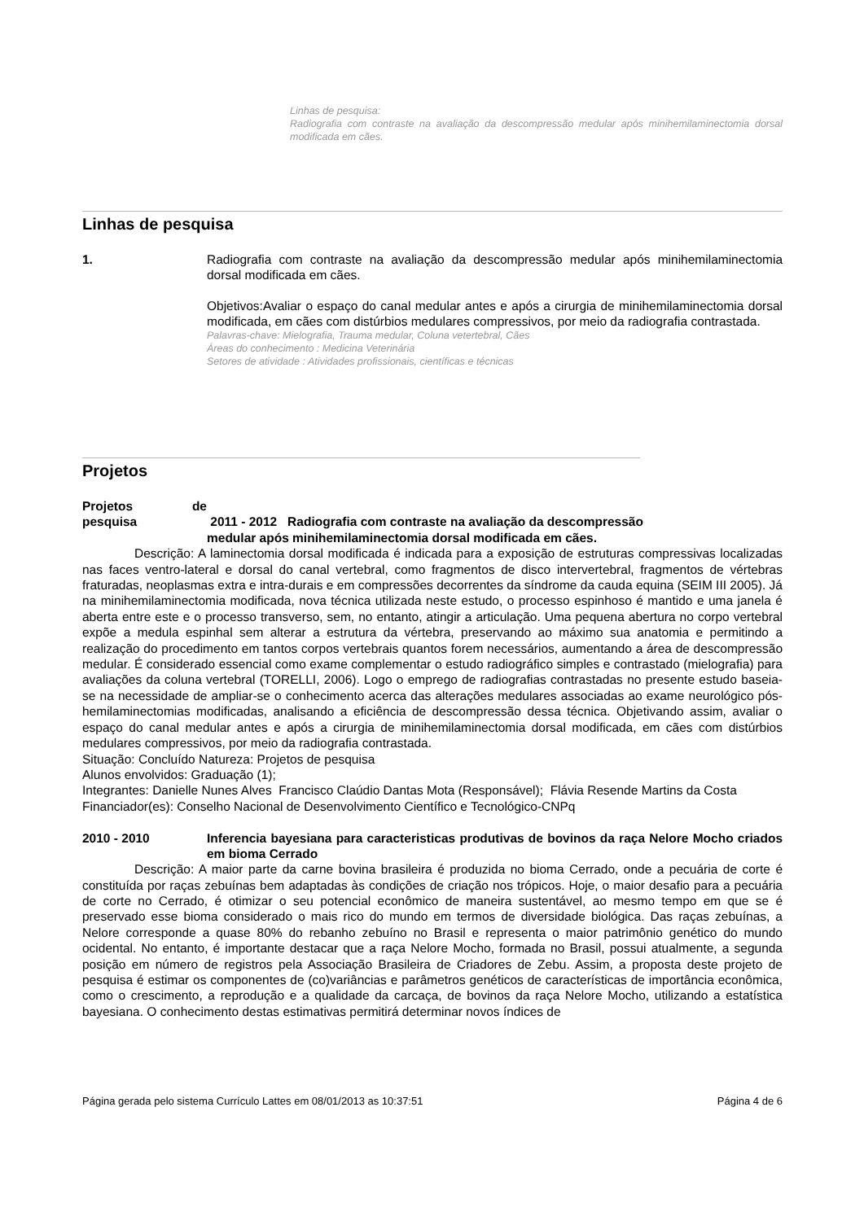Linhas de pesquisa:
Radiografia com contraste na avaliação da descompressão medular após minihemilaminectomia dorsal modificada em cães.
Linhas de pesquisa
1. Radiografia com contraste na avaliação da descompressão medular após minihemilaminectomia dorsal modificada em cães.
Objetivos:Avaliar o espaço do canal medular antes e após a cirurgia de minihemilaminectomia dorsal modificada, em cães com distúrbios medulares compressivos, por meio da radiografia contrastada.
Palavras-chave: Mielografia, Trauma medular, Coluna vetertebral, Cães
Áreas do conhecimento : Medicina Veterinária
Setores de atividade : Atividades profissionais, científicas e técnicas
Projetos
Projetos de pesquisa 2011 - 2012 Radiografia com contraste na avaliação da descompressão
medular após minihemilaminectomia dorsal modificada em cães.
Descrição: A laminectomia dorsal modificada é indicada para a exposição de estruturas compressivas localizadas nas faces ventro-lateral e dorsal do canal vertebral, como fragmentos de disco intervertebral, fragmentos de vértebras fraturadas, neoplasmas extra e intra-durais e em compressões decorrentes da síndrome da cauda equina (SEIM III 2005). Já na minihemilaminectomia modificada, nova técnica utilizada neste estudo, o processo espinhoso é mantido e uma janela é aberta entre este e o processo transverso, sem, no entanto, atingir a articulação. Uma pequena abertura no corpo vertebral expõe a medula espinhal sem alterar a estrutura da vértebra, preservando ao máximo sua anatomia e permitindo a realização do procedimento em tantos corpos vertebrais quantos forem necessários, aumentando a área de descompressão medular. É considerado essencial como exame complementar o estudo radiográfico simples e contrastado (mielografia) para avaliações da coluna vertebral (TORELLI, 2006). Logo o emprego de radiografias contrastadas no presente estudo baseia-se na necessidade de ampliar-se o conhecimento acerca das alterações medulares associadas ao exame neurológico pós-hemilaminectomias modificadas, analisando a eficiência de descompressão dessa técnica. Objetivando assim, avaliar o espaço do canal medular antes e após a cirurgia de minihemilaminectomia dorsal modificada, em cães com distúrbios medulares compressivos, por meio da radiografia contrastada.
Situação: Concluído Natureza: Projetos de pesquisa
Alunos envolvidos: Graduação (1);
Integrantes: Danielle Nunes Alves Francisco Claúdio Dantas Mota (Responsável); Flávia Resende Martins da Costa
Financiador(es): Conselho Nacional de Desenvolvimento Científico e Tecnológico-CNPq
2010 - 2010 Inferencia bayesiana para caracteristicas produtivas de bovinos da raça Nelore Mocho criados em bioma Cerrado
Descrição: A maior parte da carne bovina brasileira é produzida no bioma Cerrado, onde a pecuária de corte é constituída por raças zebuínas bem adaptadas às condições de criação nos trópicos. Hoje, o maior desafio para a pecuária de corte no Cerrado, é otimizar o seu potencial econômico de maneira sustentável, ao mesmo tempo em que se é preservado esse bioma considerado o mais rico do mundo em termos de diversidade biológica. Das raças zebuínas, a Nelore corresponde a quase 80% do rebanho zebuíno no Brasil e representa o maior patrimônio genético do mundo ocidental. No entanto, é importante destacar que a raça Nelore Mocho, formada no Brasil, possui atualmente, a segunda posição em número de registros pela Associação Brasileira de Criadores de Zebu. Assim, a proposta deste projeto de pesquisa é estimar os componentes de (co)variâncias e parâmetros genéticos de características de importância econômica, como o crescimento, a reprodução e a qualidade da carcaça, de bovinos da raça Nelore Mocho, utilizando a estatística bayesiana. O conhecimento destas estimativas permitirá determinar novos índices de
Página gerada pelo sistema Currículo Lattes em 08/01/2013 as 10:37:51 Página 4 de 6